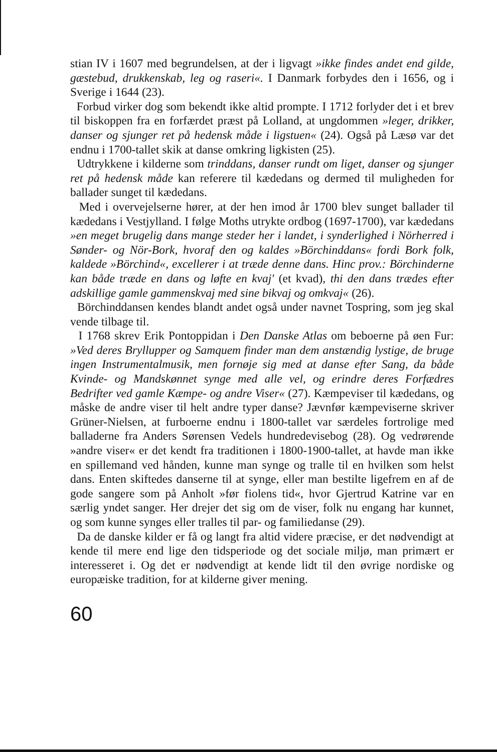stian IV i 1607 med begrundelsen, at der i ligvagt »ikke findes andet end gilde, gæstebud, drukkenskab, leg og raseri«. I Danmark forbydes den i 1656, og i Sverige i 1644 (23).
Forbud virker dog som bekendt ikke altid prompte. I 1712 forlyder det i et brev til biskoppen fra en forfærdet præst på Lolland, at ungdommen »leger, drikker, danser og sjunger ret på hedensk måde i ligstuen« (24). Også på Læsø var det endnu i 1700-tallet skik at danse omkring ligkisten (25).
Udtrykkene i kilderne som trinddans, danser rundt om liget, danser og sjunger ret på hedensk måde kan referere til kædedans og dermed til muligheden for ballader sunget til kædedans.
Med i overvejelserne hører, at der hen imod år 1700 blev sunget ballader til kædedans i Vestjylland. I følge Moths utrykte ordbog (1697-1700), var kædedans »en meget brugelig dans mange steder her i landet, i synderlighed i Nörherred i Sønder- og Nör-Bork, hvoraf den og kaldes »Börchinddans« fordi Bork folk, kaldede »Börchind«, excellerer i at træde denne dans. Hinc prov.: Börchinderne kan både træde en dans og løfte en kvaj' (et kvad), thi den dans trædes efter adskillige gamle gammenskvaj med sine bikvaj og omkvaj« (26).
Börchinddansen kendes blandt andet også under navnet Tospring, som jeg skal vende tilbage til.
I 1768 skrev Erik Pontoppidan i Den Danske Atlas om beboerne på øen Fur: »Ved deres Bryllupper og Samquem finder man dem anstændig lystige, de bruge ingen Instrumentalmusik, men fornøje sig med at danse efter Sang, da både Kvinde- og Mandskønnet synge med alle vel, og erindre deres Forfædres Bedrifter ved gamle Kæmpe- og andre Viser« (27). Kæmpeviser til kædedans, og måske de andre viser til helt andre typer danse? Jævnfør kæmpeviserne skriver Grüner-Nielsen, at furboerne endnu i 1800-tallet var særdeles fortrolige med balladerne fra Anders Sørensen Vedels hundredevisebog (28). Og vedrørende »andre viser« er det kendt fra traditionen i 1800-1900-tallet, at havde man ikke en spillemand ved hånden, kunne man synge og tralle til en hvilken som helst dans. Enten skiftedes danserne til at synge, eller man bestilte ligefrem en af de gode sangere som på Anholt »før fiolens tid«, hvor Gjertrud Katrine var en særlig yndet sanger. Her drejer det sig om de viser, folk nu engang har kunnet, og som kunne synges eller tralles til par- og familiedanse (29).
Da de danske kilder er få og langt fra altid videre præcise, er det nødvendigt at kende til mere end lige den tidsperiode og det sociale miljø, man primært er interesseret i. Og det er nødvendigt at kende lidt til den øvrige nordiske og europæiske tradition, for at kilderne giver mening.
60